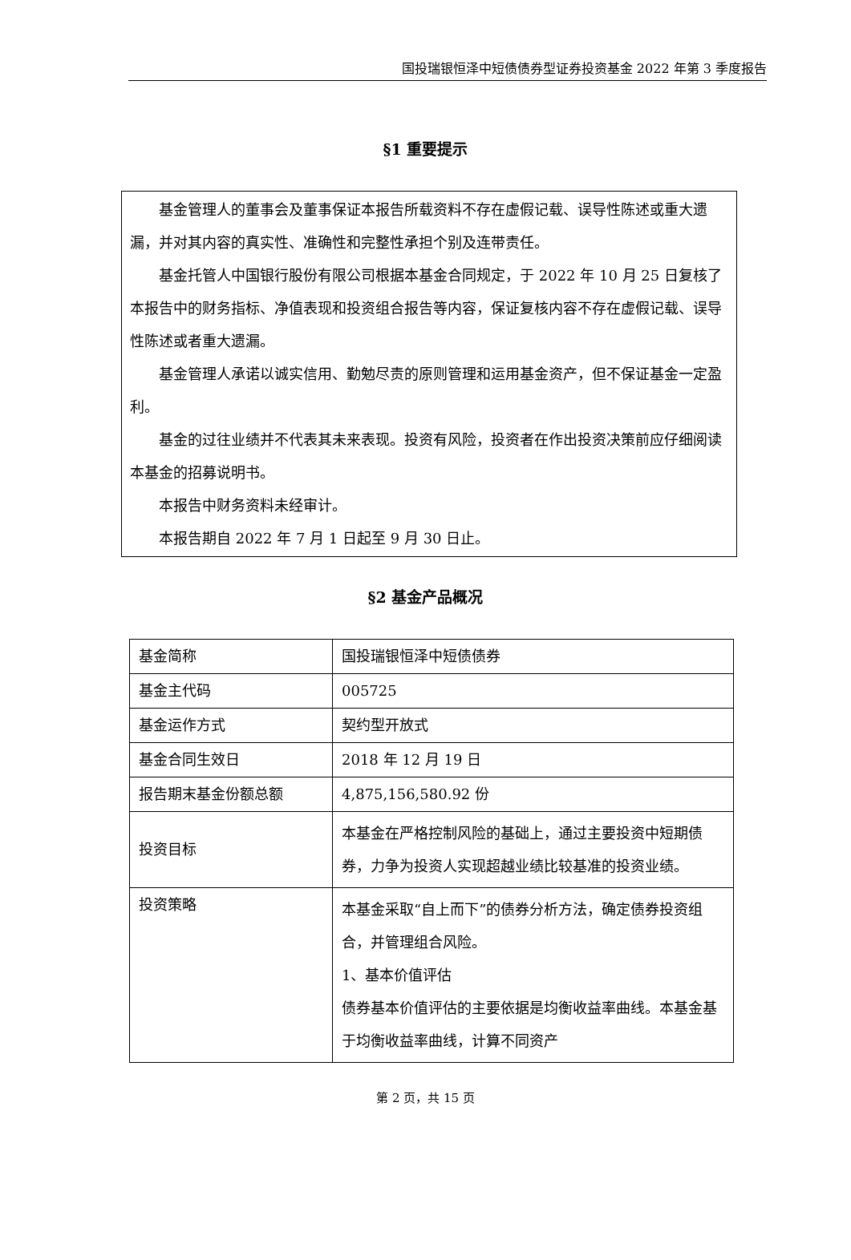国投瑞银恒泽中短债债券型证券投资基金 2022 年第 3 季度报告
§1 重要提示
基金管理人的董事会及董事保证本报告所载资料不存在虚假记载、误导性陈述或重大遗漏，并对其内容的真实性、准确性和完整性承担个别及连带责任。
基金托管人中国银行股份有限公司根据本基金合同规定，于 2022 年 10 月 25 日复核了本报告中的财务指标、净值表现和投资组合报告等内容，保证复核内容不存在虚假记载、误导性陈述或者重大遗漏。
基金管理人承诺以诚实信用、勤勉尽责的原则管理和运用基金资产，但不保证基金一定盈利。
基金的过往业绩并不代表其未来表现。投资有风险，投资者在作出投资决策前应仔细阅读本基金的招募说明书。
本报告中财务资料未经审计。
本报告期自 2022 年 7 月 1 日起至 9 月 30 日止。
§2 基金产品概况
| 基金简称 | 国投瑞银恒泽中短债债券 |
| 基金主代码 | 005725 |
| 基金运作方式 | 契约型开放式 |
| 基金合同生效日 | 2018 年 12 月 19 日 |
| 报告期末基金份额总额 | 4,875,156,580.92 份 |
| 投资目标 | 本基金在严格控制风险的基础上，通过主要投资中短期债券，力争为投资人实现超越业绩比较基准的投资业绩。 |
| 投资策略 | 本基金采取“自上而下”的债券分析方法，确定债券投资组合，并管理组合风险。 1、基本价值评估 债券基本价值评估的主要依据是均衡收益率曲线。本基金基于均衡收益率曲线，计算不同资产 |
第 2 页，共 15 页